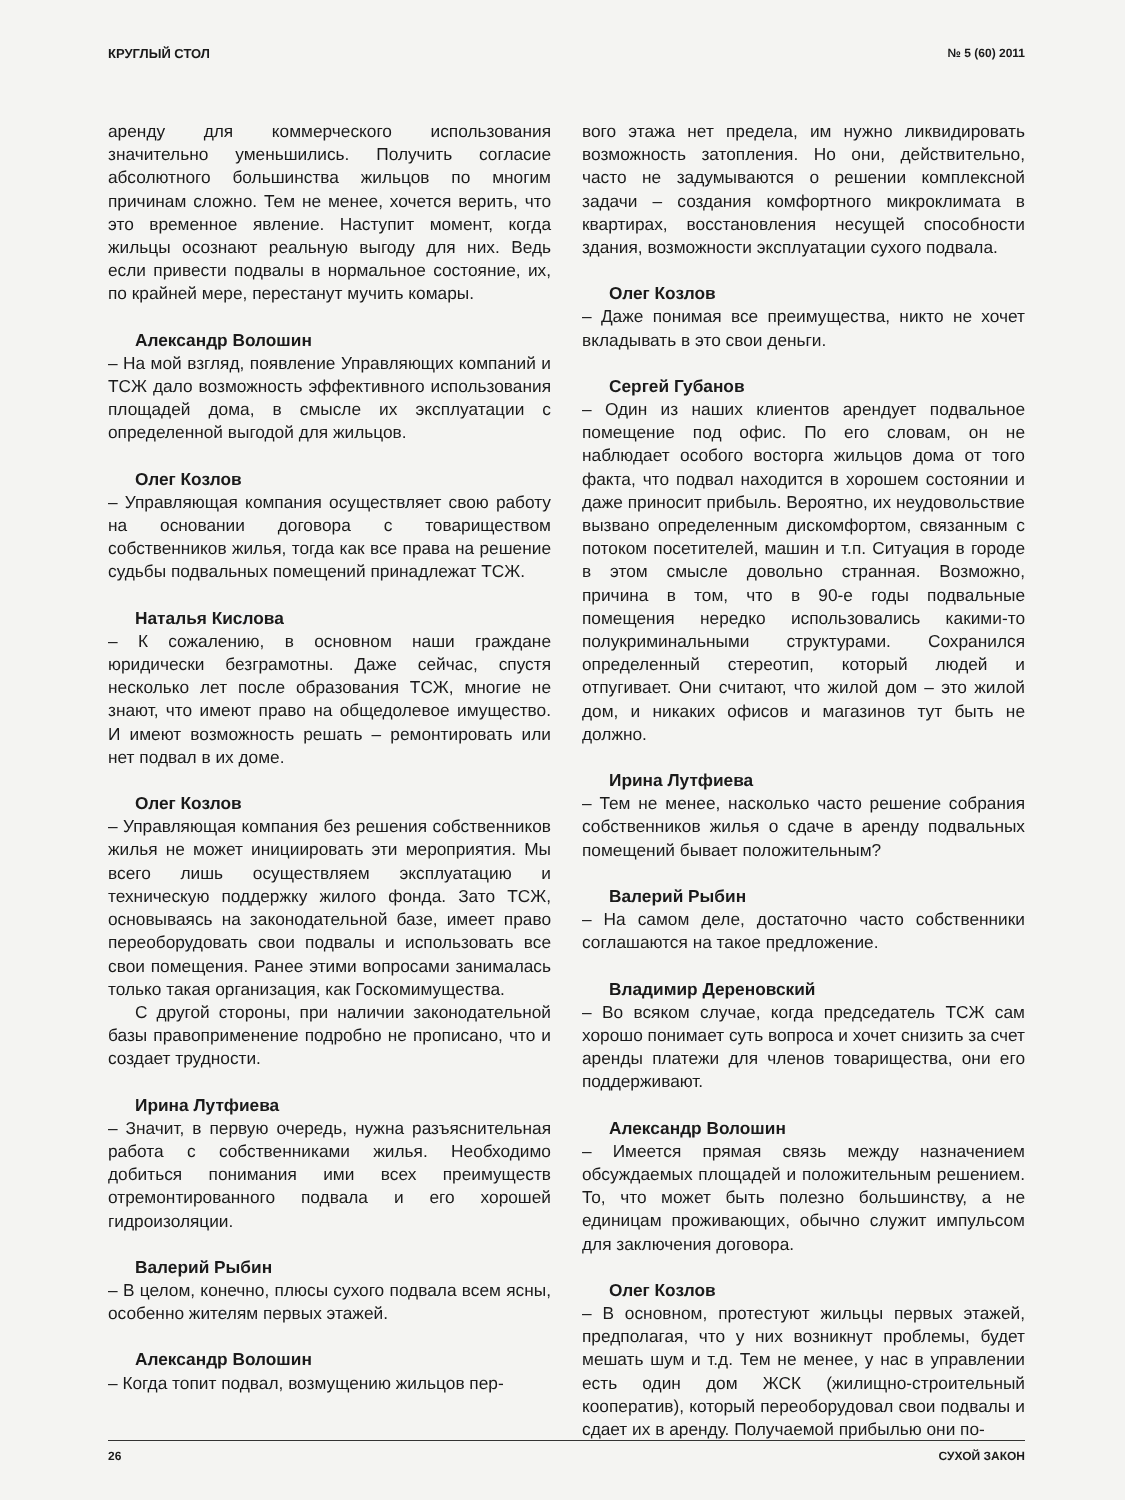КРУГЛЫЙ СТОЛ № 5 (60) 2011
аренду для коммерческого использования значительно уменьшились. Получить согласие абсолютного большинства жильцов по многим причинам сложно. Тем не менее, хочется верить, что это временное явление. Наступит момент, когда жильцы осознают реальную выгоду для них. Ведь если привести подвалы в нормальное состояние, их, по крайней мере, перестанут мучить комары.
Александр Волошин
– На мой взгляд, появление Управляющих компаний и ТСЖ дало возможность эффективного использования площадей дома, в смысле их эксплуатации с определенной выгодой для жильцов.
Олег Козлов
– Управляющая компания осуществляет свою работу на основании договора с товариществом собственников жилья, тогда как все права на решение судьбы подвальных помещений принадлежат ТСЖ.
Наталья Кислова
– К сожалению, в основном наши граждане юридически безграмотны. Даже сейчас, спустя несколько лет после образования ТСЖ, многие не знают, что имеют право на общедолевое имущество. И имеют возможность решать – ремонтировать или нет подвал в их доме.
Олег Козлов
– Управляющая компания без решения собственников жилья не может инициировать эти мероприятия. Мы всего лишь осуществляем эксплуатацию и техническую поддержку жилого фонда. Зато ТСЖ, основываясь на законодательной базе, имеет право переоборудовать свои подвалы и использовать все свои помещения. Ранее этими вопросами занималась только такая организация, как Госкомимущества.
С другой стороны, при наличии законодательной базы правоприменение подробно не прописано, что и создает трудности.
Ирина Лутфиева
– Значит, в первую очередь, нужна разъяснительная работа с собственниками жилья. Необходимо добиться понимания ими всех преимуществ отремонтированного подвала и его хорошей гидроизоляции.
Валерий Рыбин
– В целом, конечно, плюсы сухого подвала всем ясны, особенно жителям первых этажей.
Александр Волошин
– Когда топит подвал, возмущению жильцов пер-
вого этажа нет предела, им нужно ликвидировать возможность затопления. Но они, действительно, часто не задумываются о решении комплексной задачи – создания комфортного микроклимата в квартирах, восстановления несущей способности здания, возможности эксплуатации сухого подвала.
Олег Козлов
– Даже понимая все преимущества, никто не хочет вкладывать в это свои деньги.
Сергей Губанов
– Один из наших клиентов арендует подвальное помещение под офис. По его словам, он не наблюдает особого восторга жильцов дома от того факта, что подвал находится в хорошем состоянии и даже приносит прибыль. Вероятно, их неудовольствие вызвано определенным дискомфортом, связанным с потоком посетителей, машин и т.п. Ситуация в городе в этом смысле довольно странная. Возможно, причина в том, что в 90-е годы подвальные помещения нередко использовались какими-то полукриминальными структурами. Сохранился определенный стереотип, который людей и отпугивает. Они считают, что жилой дом – это жилой дом, и никаких офисов и магазинов тут быть не должно.
Ирина Лутфиева
– Тем не менее, насколько часто решение собрания собственников жилья о сдаче в аренду подвальных помещений бывает положительным?
Валерий Рыбин
– На самом деле, достаточно часто собственники соглашаются на такое предложение.
Владимир Дереновский
– Во всяком случае, когда председатель ТСЖ сам хорошо понимает суть вопроса и хочет снизить за счет аренды платежи для членов товарищества, они его поддерживают.
Александр Волошин
– Имеется прямая связь между назначением обсуждаемых площадей и положительным решением. То, что может быть полезно большинству, а не единицам проживающих, обычно служит импульсом для заключения договора.
Олег Козлов
– В основном, протестуют жильцы первых этажей, предполагая, что у них возникнут проблемы, будет мешать шум и т.д. Тем не менее, у нас в управлении есть один дом ЖСК (жилищно-строительный кооператив), который переоборудовал свои подвалы и сдает их в аренду. Получаемой прибылью они по-
26 СУХОЙ ЗАКОН